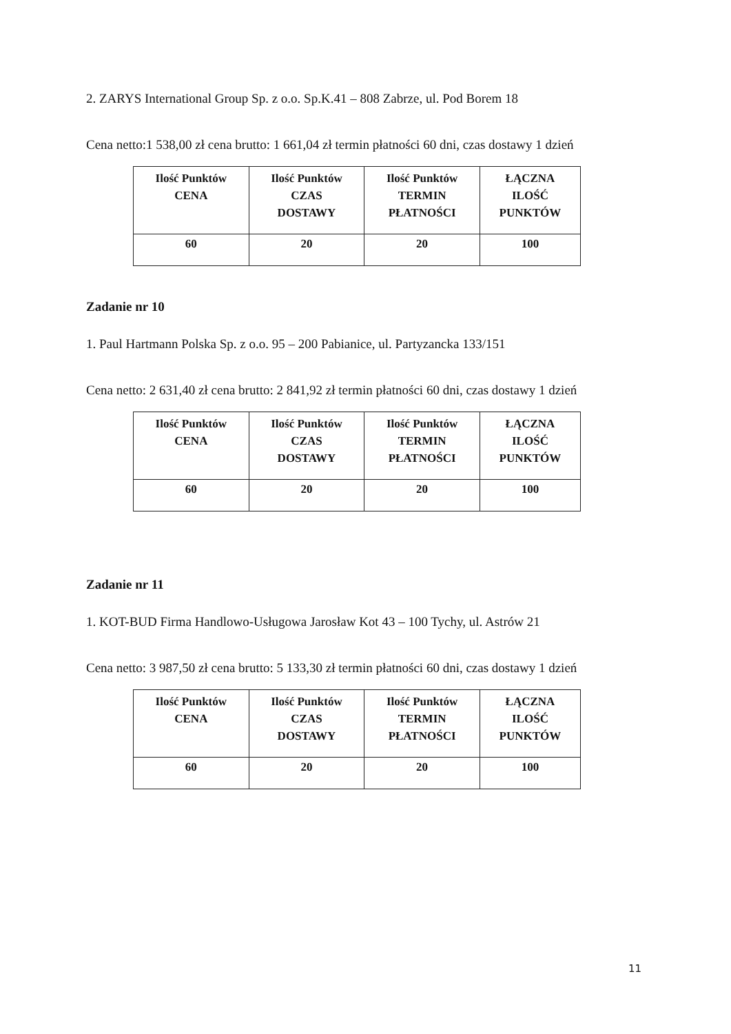2. ZARYS International Group Sp. z o.o. Sp.K.41 – 808 Zabrze, ul. Pod Borem 18
Cena netto:1 538,00 zł cena brutto: 1 661,04 zł termin płatności 60 dni, czas dostawy 1 dzień
| Ilość Punktów CENA | Ilość Punktów CZAS DOSTAWY | Ilość Punktów TERMIN PŁATNOŚCI | ŁĄCZNA ILOŚĆ PUNKTÓW |
| --- | --- | --- | --- |
| 60 | 20 | 20 | 100 |
Zadanie nr 10
1. Paul Hartmann Polska Sp. z o.o. 95 – 200 Pabianice, ul. Partyzancka 133/151
Cena netto: 2 631,40 zł cena brutto: 2 841,92 zł termin płatności 60 dni, czas dostawy 1 dzień
| Ilość Punktów CENA | Ilość Punktów CZAS DOSTAWY | Ilość Punktów TERMIN PŁATNOŚCI | ŁĄCZNA ILOŚĆ PUNKTÓW |
| --- | --- | --- | --- |
| 60 | 20 | 20 | 100 |
Zadanie nr 11
1. KOT-BUD Firma Handlowo-Usługowa Jarosław Kot 43 – 100 Tychy, ul. Astrów 21
Cena netto: 3 987,50 zł cena brutto: 5 133,30 zł termin płatności 60 dni, czas dostawy 1 dzień
| Ilość Punktów CENA | Ilość Punktów CZAS DOSTAWY | Ilość Punktów TERMIN PŁATNOŚCI | ŁĄCZNA ILOŚĆ PUNKTÓW |
| --- | --- | --- | --- |
| 60 | 20 | 20 | 100 |
11